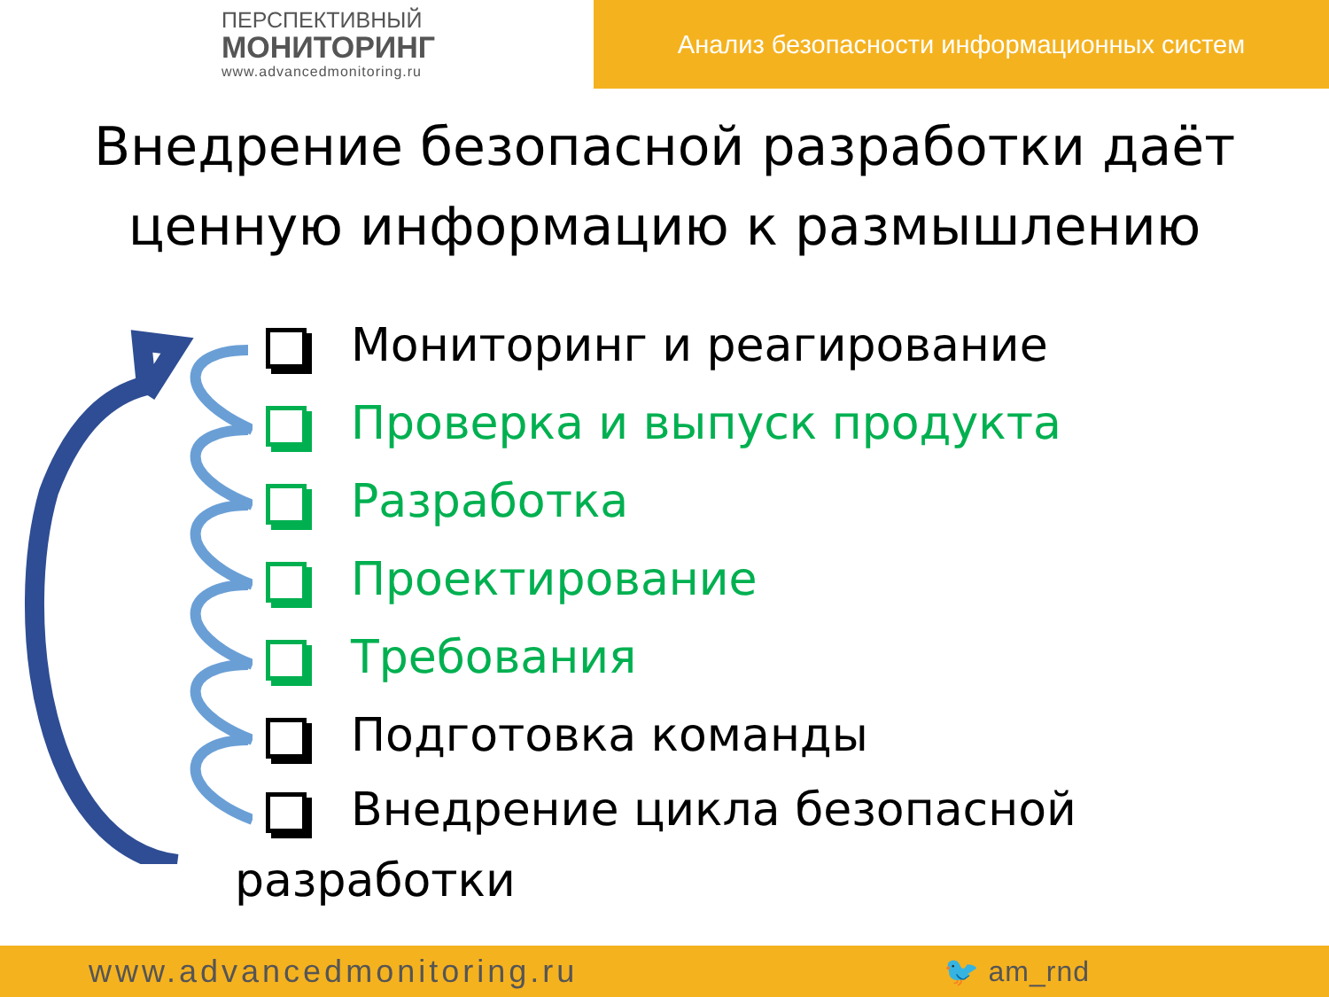ПЕРСПЕКТИВНЫЙ
МОНИТОРИНГ
www.advancedmonitoring.ru
Анализ безопасности информационных систем
Внедрение безопасной разработки даёт ценную информацию к размышлению
Мониторинг и реагирование
Проверка и выпуск продукта
Разработка
Проектирование
Требования
Подготовка команды
Внедрение цикла безопасной
разработки
www.advancedmonitoring.ru 🐦 am_rnd